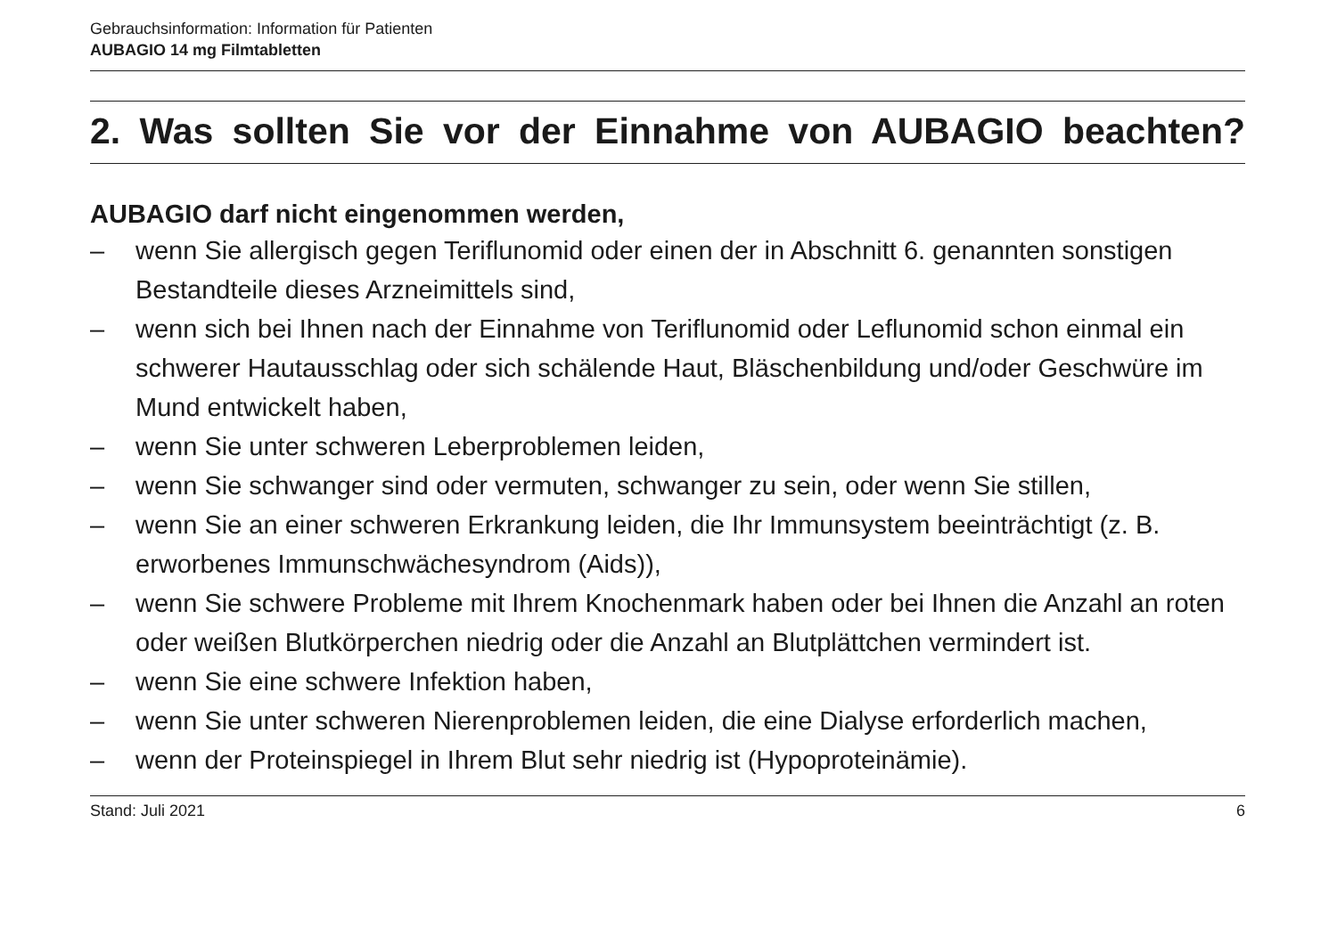Gebrauchsinformation: Information für Patienten
AUBAGIO 14 mg Filmtabletten
2. Was sollten Sie vor der Einnahme von AUBAGIO beachten?
AUBAGIO darf nicht eingenommen werden,
– wenn Sie allergisch gegen Teriflunomid oder einen der in Abschnitt 6. genannten sonstigen Bestandteile dieses Arzneimittels sind,
– wenn sich bei Ihnen nach der Einnahme von Teriflunomid oder Leflunomid schon einmal ein schwerer Hautausschlag oder sich schälende Haut, Bläschenbildung und/oder Geschwüre im Mund entwickelt haben,
– wenn Sie unter schweren Leberproblemen leiden,
– wenn Sie schwanger sind oder vermuten, schwanger zu sein, oder wenn Sie stillen,
– wenn Sie an einer schweren Erkrankung leiden, die Ihr Immunsystem beeinträchtigt (z. B. erworbenes Immunschwächesyndrom (Aids)),
– wenn Sie schwere Probleme mit Ihrem Knochenmark haben oder bei Ihnen die Anzahl an roten oder weißen Blutkörperchen niedrig oder die Anzahl an Blutplättchen vermindert ist.
– wenn Sie eine schwere Infektion haben,
– wenn Sie unter schweren Nierenproblemen leiden, die eine Dialyse erforderlich machen,
– wenn der Proteinspiegel in Ihrem Blut sehr niedrig ist (Hypoproteinämie).
Stand: Juli 2021 6